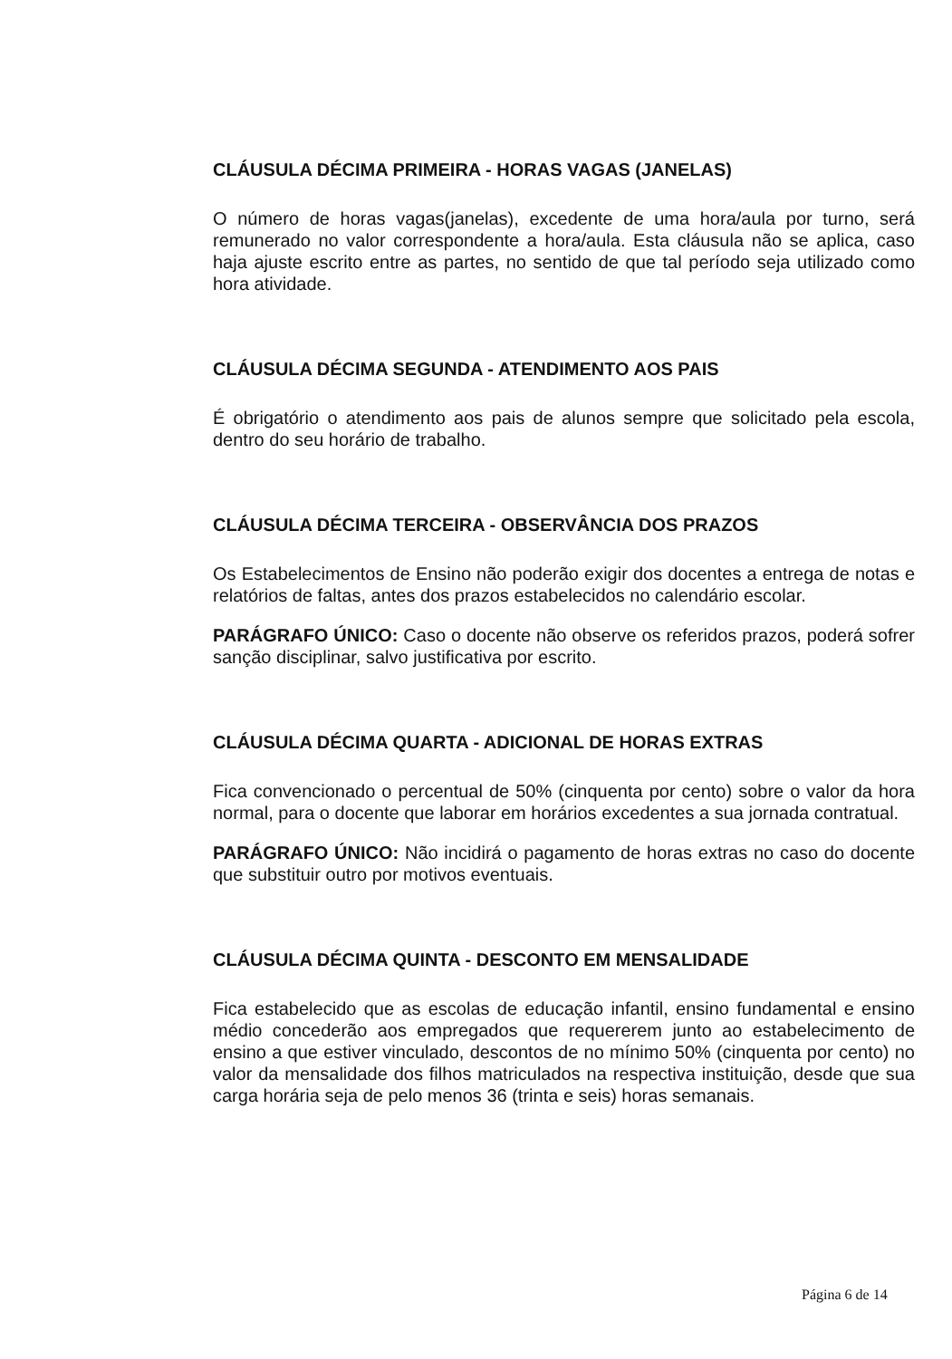CLÁUSULA DÉCIMA PRIMEIRA - HORAS VAGAS (JANELAS)
O número de horas vagas(janelas), excedente de uma hora/aula por turno, será remunerado no valor correspondente a hora/aula. Esta cláusula não se aplica, caso haja ajuste escrito entre as partes, no sentido de que tal período seja utilizado como hora atividade.
CLÁUSULA DÉCIMA SEGUNDA - ATENDIMENTO AOS PAIS
É obrigatório o atendimento aos pais de alunos sempre que solicitado pela escola, dentro do seu horário de trabalho.
CLÁUSULA DÉCIMA TERCEIRA - OBSERVÂNCIA DOS PRAZOS
Os Estabelecimentos de Ensino não poderão exigir dos docentes a entrega de notas e relatórios de faltas, antes dos prazos estabelecidos no calendário escolar.
PARÁGRAFO ÚNICO: Caso o docente não observe os referidos prazos, poderá sofrer sanção disciplinar, salvo justificativa por escrito.
CLÁUSULA DÉCIMA QUARTA - ADICIONAL DE HORAS EXTRAS
Fica convencionado o percentual de 50% (cinquenta por cento) sobre o valor da hora normal, para o docente que laborar em horários excedentes a sua jornada contratual.
PARÁGRAFO ÚNICO: Não incidirá o pagamento de horas extras no caso do docente que substituir outro por motivos eventuais.
CLÁUSULA DÉCIMA QUINTA - DESCONTO EM MENSALIDADE
Fica estabelecido que as escolas de educação infantil, ensino fundamental e ensino médio concederão aos empregados que requererem junto ao estabelecimento de ensino a que estiver vinculado, descontos de no mínimo 50% (cinquenta por cento) no valor da mensalidade dos filhos matriculados na respectiva instituição, desde que sua carga horária seja de pelo menos 36 (trinta e seis) horas semanais.
Página 6 de 14